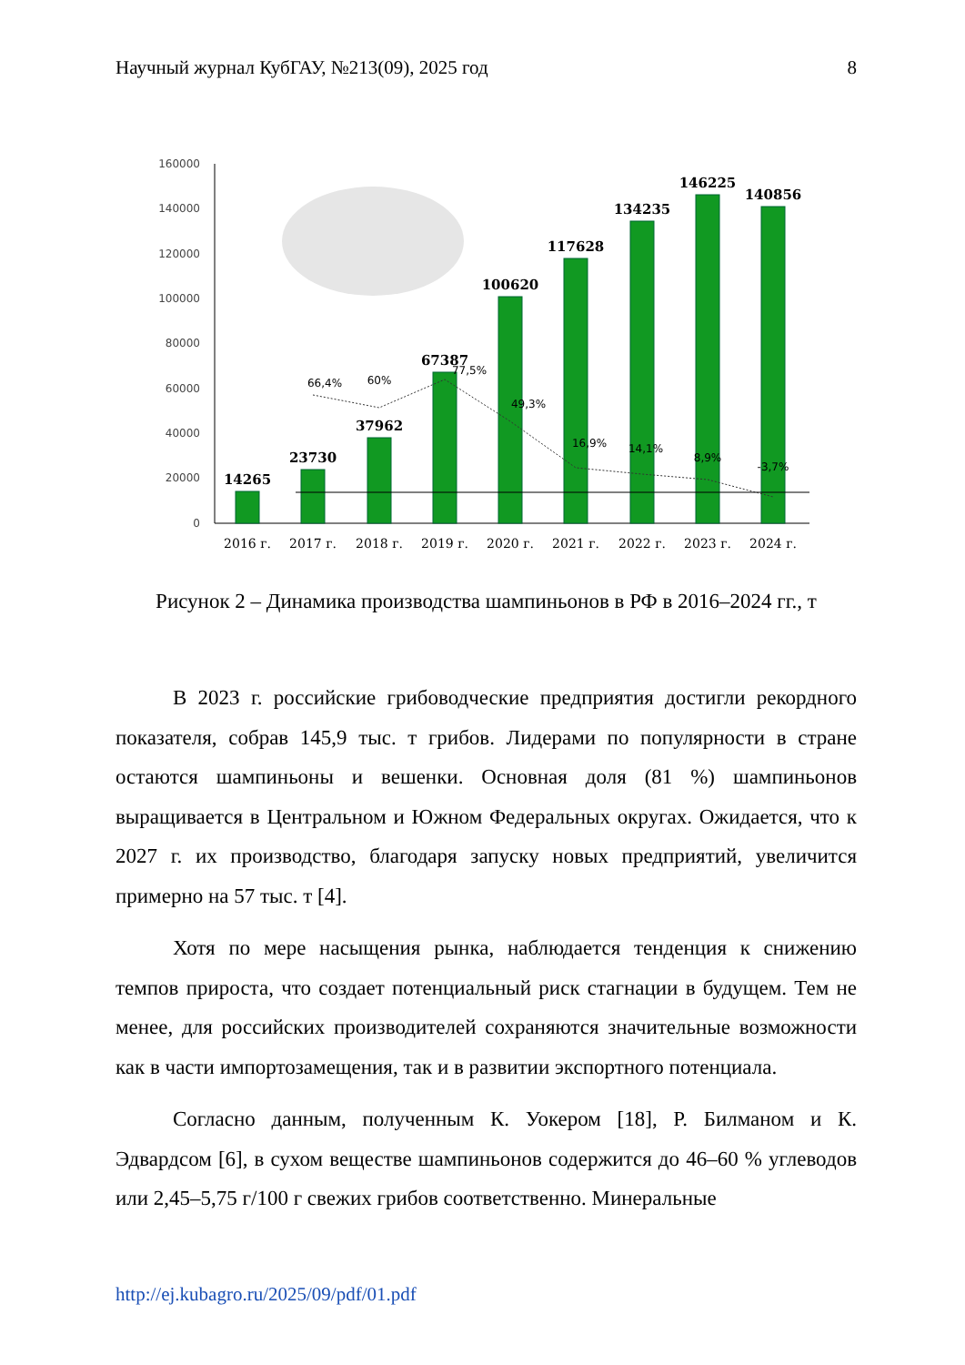Научный журнал КубГАУ, №213(09), 2025 год 8
160000
140000
120000
100000
80000
60000
40000
20000
0
14265
23730
37962
67387
100620
117628
134235
146225
140856
66,4%
60%
77,5%
49,3%
16,9%
14,1%
8,9%
-3,7%
2016 г.
2017 г.
2018 г.
2019 г.
2020 г.
2021 г.
2022 г.
2023 г.
2024 г.
Рисунок 2 – Динамика производства шампиньонов в РФ в 2016–2024 гг., т
В 2023 г. российские грибоводческие предприятия достигли рекордного показателя, собрав 145,9 тыс. т грибов. Лидерами по популярности в стране остаются шампиньоны и вешенки. Основная доля (81 %) шампиньонов выращивается в Центральном и Южном Федеральных округах. Ожидается, что к 2027 г. их производство, благодаря запуску новых предприятий, увеличится примерно на 57 тыс. т [4].
Хотя по мере насыщения рынка, наблюдается тенденция к снижению темпов прироста, что создает потенциальный риск стагнации в будущем. Тем не менее, для российских производителей сохраняются значительные возможности как в части импортозамещения, так и в развитии экспортного потенциала.
Согласно данным, полученным К. Уокером [18], Р. Билманом и К. Эдвардсом [6], в сухом веществе шампиньонов содержится до 46–60 % углеводов или 2,45–5,75 г/100 г свежих грибов соответственно. Минеральные
http://ej.kubagro.ru/2025/09/pdf/01.pdf